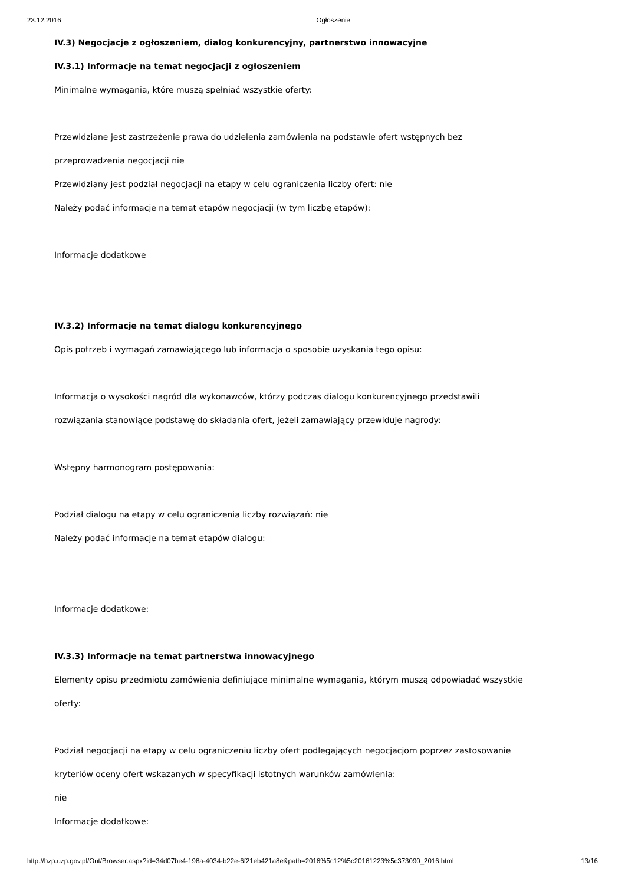23.12.2016 Ogłoszenie
IV.3) Negocjacje z ogłoszeniem, dialog konkurencyjny, partnerstwo innowacyjne
IV.3.1) Informacje na temat negocjacji z ogłoszeniem
Minimalne wymagania, które muszą spełniać wszystkie oferty:
Przewidziane jest zastrzeżenie prawa do udzielenia zamówienia na podstawie ofert wstępnych bez
przeprowadzenia negocjacji nie
Przewidziany jest podział negocjacji na etapy w celu ograniczenia liczby ofert: nie
Należy podać informacje na temat etapów negocjacji (w tym liczbę etapów):
Informacje dodatkowe
IV.3.2) Informacje na temat dialogu konkurencyjnego
Opis potrzeb i wymagań zamawiającego lub informacja o sposobie uzyskania tego opisu:
Informacja o wysokości nagród dla wykonawców, którzy podczas dialogu konkurencyjnego przedstawili
rozwiązania stanowiące podstawę do składania ofert, jeżeli zamawiający przewiduje nagrody:
Wstępny harmonogram postępowania:
Podział dialogu na etapy w celu ograniczenia liczby rozwiązań: nie
Należy podać informacje na temat etapów dialogu:
Informacje dodatkowe:
IV.3.3) Informacje na temat partnerstwa innowacyjnego
Elementy opisu przedmiotu zamówienia definiujące minimalne wymagania, którym muszą odpowiadać wszystkie
oferty:
Podział negocjacji na etapy w celu ograniczeniu liczby ofert podlegających negocjacjom poprzez zastosowanie
kryteriów oceny ofert wskazanych w specyfikacji istotnych warunków zamówienia:
nie
Informacje dodatkowe:
http://bzp.uzp.gov.pl/Out/Browser.aspx?id=34d07be4-198a-4034-b22e-6f21eb421a8e&path=2016%5c12%5c20161223%5c373090_2016.html 13/16